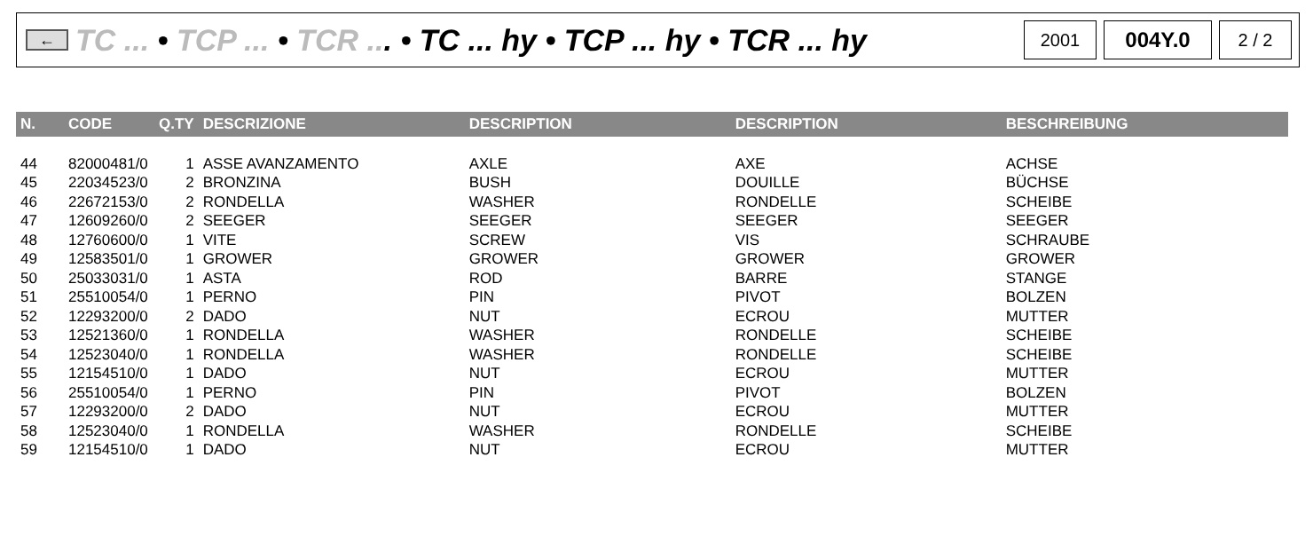←
TC ... • TCP ... • TCR ... • TC ... hy • TCP ... hy • TCR ... hy
2001
004Y.0
2 / 2
| N. | CODE | Q.TY | DESCRIZIONE | DESCRIPTION | DESCRIPTION | BESCHREIBUNG |
| --- | --- | --- | --- | --- | --- | --- |
| 44 | 82000481/0 | 1 | ASSE AVANZAMENTO | AXLE | AXE | ACHSE |
| 45 | 22034523/0 | 2 | BRONZINA | BUSH | DOUILLE | BÜCHSE |
| 46 | 22672153/0 | 2 | RONDELLA | WASHER | RONDELLE | SCHEIBE |
| 47 | 12609260/0 | 2 | SEEGER | SEEGER | SEEGER | SEEGER |
| 48 | 12760600/0 | 1 | VITE | SCREW | VIS | SCHRAUBE |
| 49 | 12583501/0 | 1 | GROWER | GROWER | GROWER | GROWER |
| 50 | 25033031/0 | 1 | ASTA | ROD | BARRE | STANGE |
| 51 | 25510054/0 | 1 | PERNO | PIN | PIVOT | BOLZEN |
| 52 | 12293200/0 | 2 | DADO | NUT | ECROU | MUTTER |
| 53 | 12521360/0 | 1 | RONDELLA | WASHER | RONDELLE | SCHEIBE |
| 54 | 12523040/0 | 1 | RONDELLA | WASHER | RONDELLE | SCHEIBE |
| 55 | 12154510/0 | 1 | DADO | NUT | ECROU | MUTTER |
| 56 | 25510054/0 | 1 | PERNO | PIN | PIVOT | BOLZEN |
| 57 | 12293200/0 | 2 | DADO | NUT | ECROU | MUTTER |
| 58 | 12523040/0 | 1 | RONDELLA | WASHER | RONDELLE | SCHEIBE |
| 59 | 12154510/0 | 1 | DADO | NUT | ECROU | MUTTER |